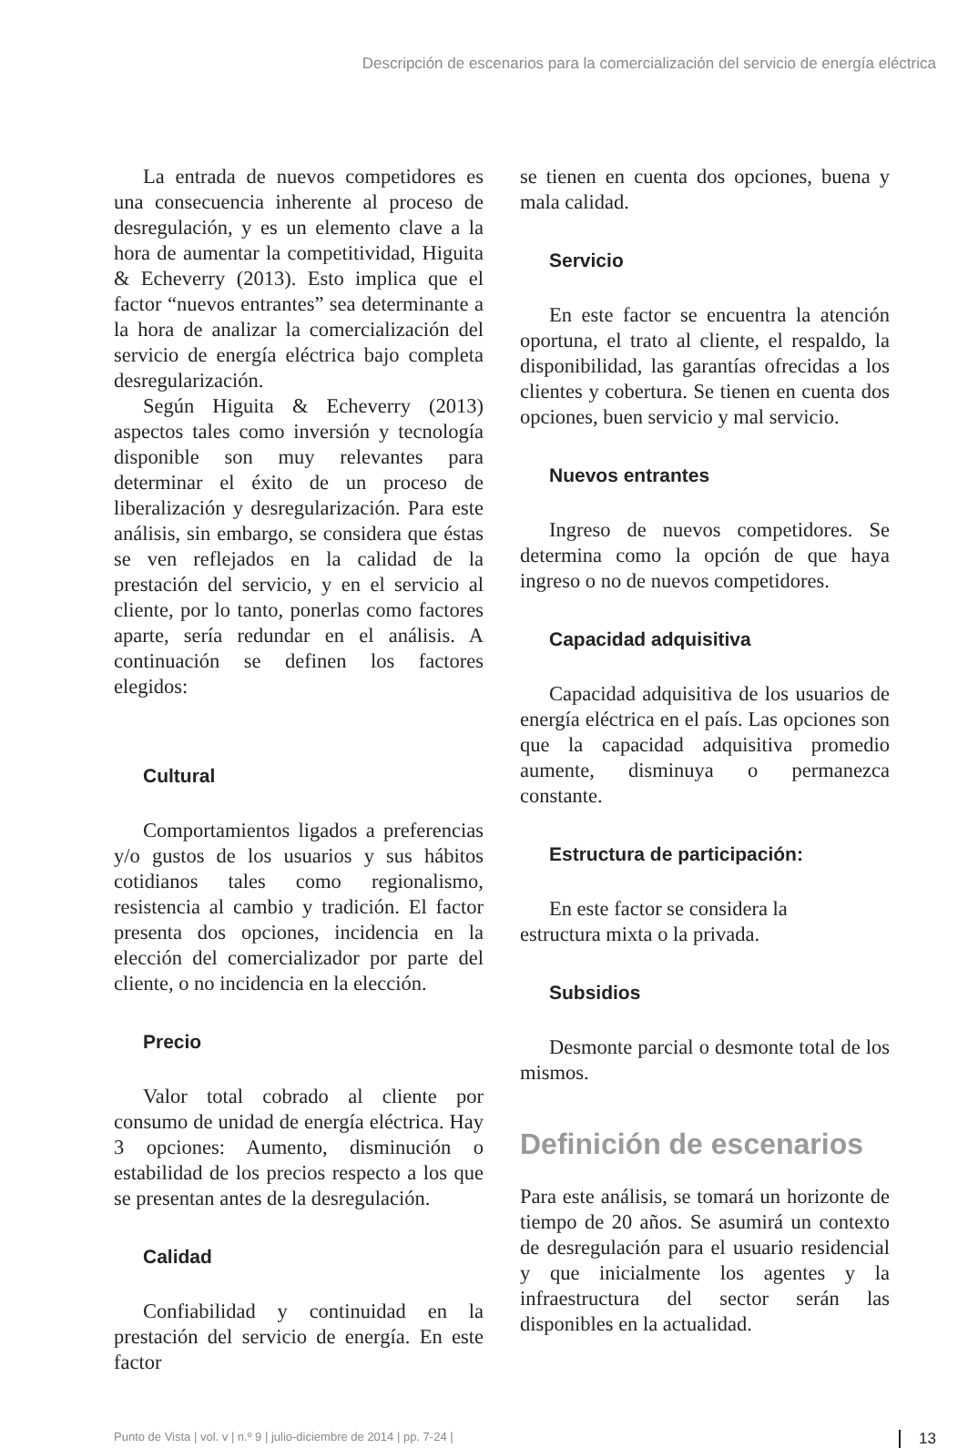Descripción de escenarios para la comercialización del servicio de energía eléctrica
La entrada de nuevos competidores es una consecuencia inherente al proceso de desregulación, y es un elemento clave a la hora de aumentar la competitividad, Higuita & Echeverry (2013). Esto implica que el factor “nuevos entrantes” sea determinante a la hora de analizar la comercialización del servicio de energía eléctrica bajo completa desregularización.
Según Higuita & Echeverry (2013) aspectos tales como inversión y tecnología disponible son muy relevantes para determinar el éxito de un proceso de liberalización y desregularización. Para este análisis, sin embargo, se considera que éstas se ven reflejados en la calidad de la prestación del servicio, y en el servicio al cliente, por lo tanto, ponerlas como factores aparte, sería redundar en el análisis. A continuación se definen los factores elegidos:
Cultural
Comportamientos ligados a preferencias y/o gustos de los usuarios y sus hábitos cotidianos tales como regionalismo, resistencia al cambio y tradición. El factor presenta dos opciones, incidencia en la elección del comercializador por parte del cliente, o no incidencia en la elección.
Precio
Valor total cobrado al cliente por consumo de unidad de energía eléctrica. Hay 3 opciones: Aumento, disminución o estabilidad de los precios respecto a los que se presentan antes de la desregulación.
Calidad
Confiabilidad y continuidad en la prestación del servicio de energía. En este factor
se tienen en cuenta dos opciones, buena y mala calidad.
Servicio
En este factor se encuentra la atención oportuna, el trato al cliente, el respaldo, la disponibilidad, las garantías ofrecidas a los clientes y cobertura. Se tienen en cuenta dos opciones, buen servicio y mal servicio.
Nuevos entrantes
Ingreso de nuevos competidores. Se determina como la opción de que haya ingreso o no de nuevos competidores.
Capacidad adquisitiva
Capacidad adquisitiva de los usuarios de energía eléctrica en el país. Las opciones son que la capacidad adquisitiva promedio aumente, disminuya o permanezca constante.
Estructura de participación:
En este factor se considera la
estructura mixta o la privada.
Subsidios
Desmonte parcial o desmonte total de los mismos.
Definición de escenarios
Para este análisis, se tomará un horizonte de tiempo de 20 años. Se asumirá un contexto de desregulación para el usuario residencial y que inicialmente los agentes y la infraestructura del sector serán las disponibles en la actualidad.
Punto de Vista | vol. v | n.º 9 | julio-diciembre de 2014 | pp. 7-24 | 13